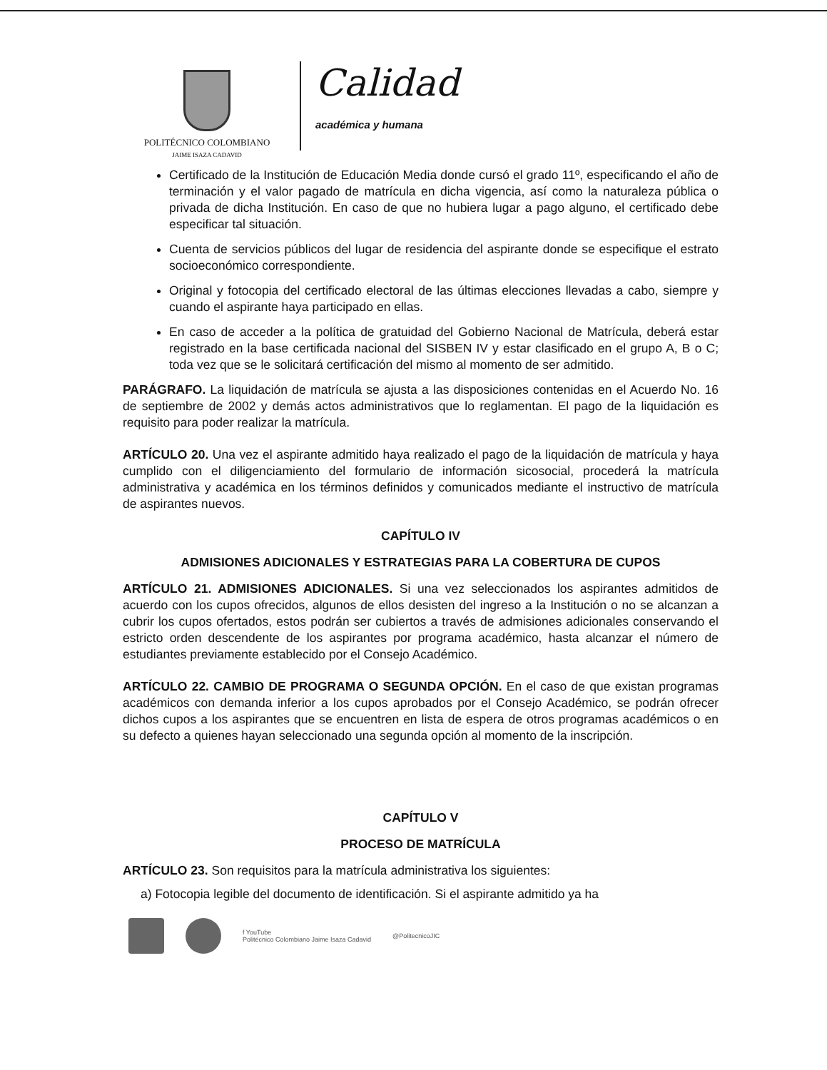POLITÉCNICO COLOMBIANO
JAIME ISAZA CADAVID
Calidad
académica y humana
Certificado de la Institución de Educación Media donde cursó el grado 11º, especificando el año de terminación y el valor pagado de matrícula en dicha vigencia, así como la naturaleza pública o privada de dicha Institución. En caso de que no hubiera lugar a pago alguno, el certificado debe especificar tal situación.
Cuenta de servicios públicos del lugar de residencia del aspirante donde se especifique el estrato socioeconómico correspondiente.
Original y fotocopia del certificado electoral de las últimas elecciones llevadas a cabo, siempre y cuando el aspirante haya participado en ellas.
En caso de acceder a la política de gratuidad del Gobierno Nacional de Matrícula, deberá estar registrado en la base certificada nacional del SISBEN IV y estar clasificado en el grupo A, B o C; toda vez que se le solicitará certificación del mismo al momento de ser admitido.
PARÁGRAFO. La liquidación de matrícula se ajusta a las disposiciones contenidas en el Acuerdo No. 16 de septiembre de 2002 y demás actos administrativos que lo reglamentan. El pago de la liquidación es requisito para poder realizar la matrícula.
ARTÍCULO 20. Una vez el aspirante admitido haya realizado el pago de la liquidación de matrícula y haya cumplido con el diligenciamiento del formulario de información sicosocial, procederá la matrícula administrativa y académica en los términos definidos y comunicados mediante el instructivo de matrícula de aspirantes nuevos.
CAPÍTULO IV
ADMISIONES ADICIONALES Y ESTRATEGIAS PARA LA COBERTURA DE CUPOS
ARTÍCULO 21. ADMISIONES ADICIONALES. Si una vez seleccionados los aspirantes admitidos de acuerdo con los cupos ofrecidos, algunos de ellos desisten del ingreso a la Institución o no se alcanzan a cubrir los cupos ofertados, estos podrán ser cubiertos a través de admisiones adicionales conservando el estricto orden descendente de los aspirantes por programa académico, hasta alcanzar el número de estudiantes previamente establecido por el Consejo Académico.
ARTÍCULO 22. CAMBIO DE PROGRAMA O SEGUNDA OPCIÓN. En el caso de que existan programas académicos con demanda inferior a los cupos aprobados por el Consejo Académico, se podrán ofrecer dichos cupos a los aspirantes que se encuentren en lista de espera de otros programas académicos o en su defecto a quienes hayan seleccionado una segunda opción al momento de la inscripción.
CAPÍTULO V
PROCESO DE MATRÍCULA
ARTÍCULO 23. Son requisitos para la matrícula administrativa los siguientes:
a) Fotocopia legible del documento de identificación. Si el aspirante admitido ya ha
f YouTube
Politécnico Colombiano Jaime Isaza Cadavid
@PolitecnicoJIC